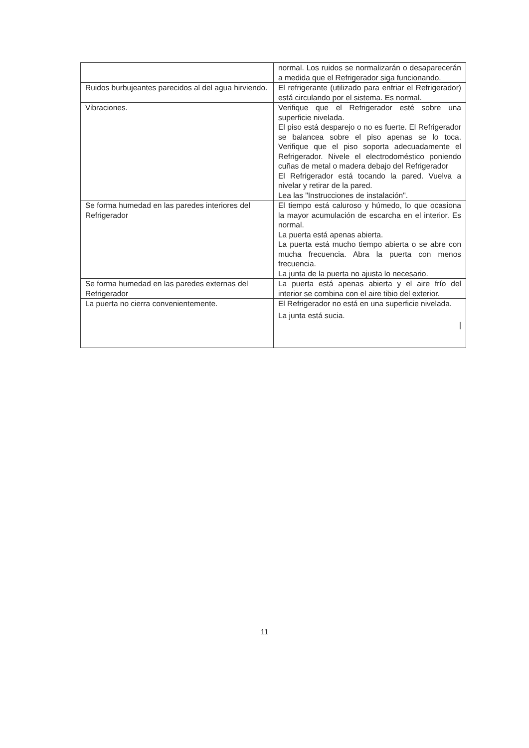| | normal. Los ruidos se normalizarán o desaparecerán a medida que el Refrigerador siga funcionando. |
| Ruidos burbujeantes parecidos al del agua hirviendo. | El refrigerante (utilizado para enfriar el Refrigerador) está circulando por el sistema. Es normal. |
| Vibraciones. | Verifique que el Refrigerador esté sobre una superficie nivelada. El piso está desparejo o no es fuerte. El Refrigerador se balancea sobre el piso apenas se lo toca. Verifique que el piso soporta adecuadamente el Refrigerador. Nivele el electrodoméstico poniendo cuñas de metal o madera debajo del Refrigerador El Refrigerador está tocando la pared. Vuelva a nivelar y retirar de la pared. Lea las "Instrucciones de instalación". |
| Se forma humedad en las paredes interiores del Refrigerador | El tiempo está caluroso y húmedo, lo que ocasiona la mayor acumulación de escarcha en el interior. Es normal. La puerta está apenas abierta. La puerta está mucho tiempo abierta o se abre con mucha frecuencia. Abra la puerta con menos frecuencia. La junta de la puerta no ajusta lo necesario. |
| Se forma humedad en las paredes externas del Refrigerador | La puerta está apenas abierta y el aire frío del interior se combina con el aire tibio del exterior. |
| La puerta no cierra convenientemente. | El Refrigerador no está en una superficie nivelada. La junta está sucia. / |
11